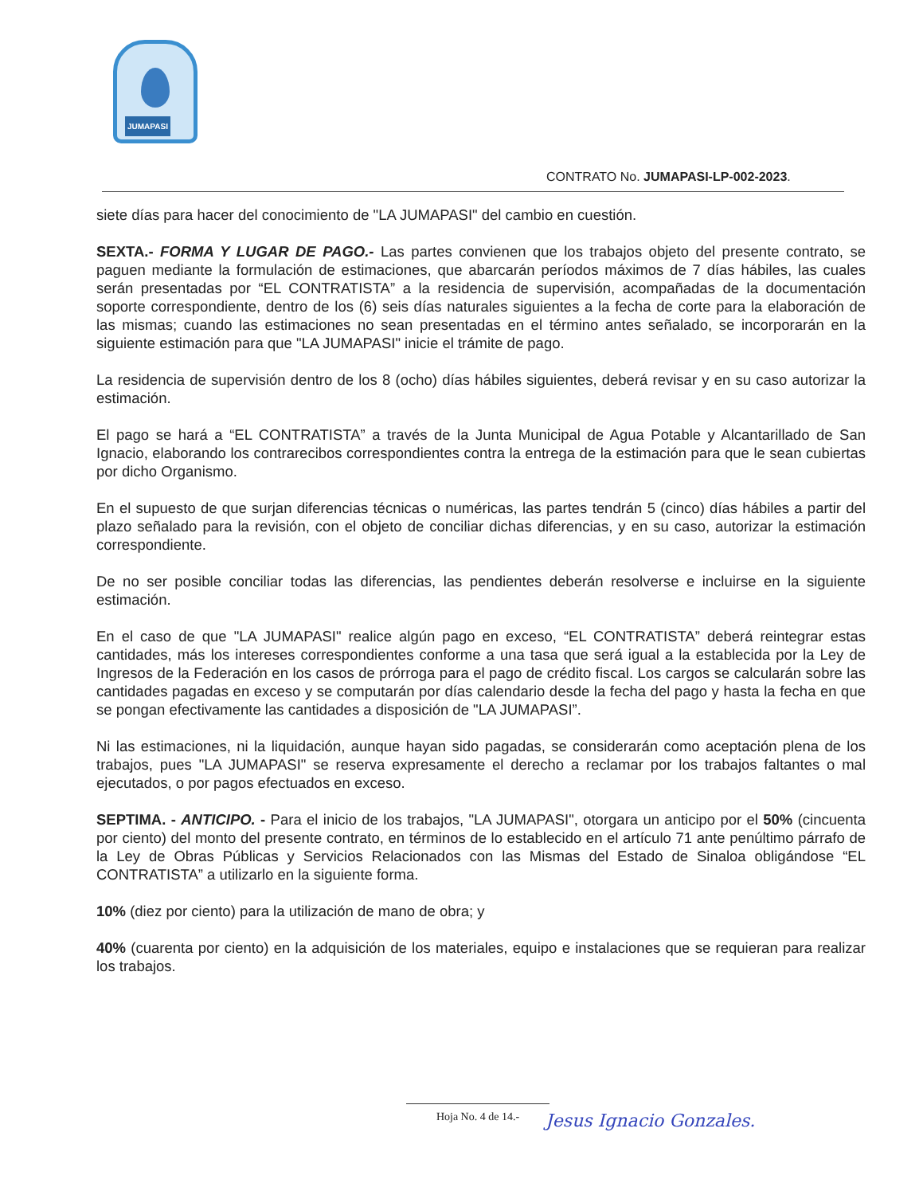JUMAPASI
CONTRATO No. JUMAPASI-LP-002-2023.
siete días para hacer del conocimiento de "LA JUMAPASI" del cambio en cuestión.
SEXTA.- FORMA Y LUGAR DE PAGO.- Las partes convienen que los trabajos objeto del presente contrato, se paguen mediante la formulación de estimaciones, que abarcarán períodos máximos de 7 días hábiles, las cuales serán presentadas por “EL CONTRATISTA” a la residencia de supervisión, acompañadas de la documentación soporte correspondiente, dentro de los (6) seis días naturales siguientes a la fecha de corte para la elaboración de las mismas; cuando las estimaciones no sean presentadas en el término antes señalado, se incorporarán en la siguiente estimación para que "LA JUMAPASI" inicie el trámite de pago.
La residencia de supervisión dentro de los 8 (ocho) días hábiles siguientes, deberá revisar y en su caso autorizar la estimación.
El pago se hará a “EL CONTRATISTA” a través de la Junta Municipal de Agua Potable y Alcantarillado de San Ignacio, elaborando los contrarecibos correspondientes contra la entrega de la estimación para que le sean cubiertas por dicho Organismo.
En el supuesto de que surjan diferencias técnicas o numéricas, las partes tendrán 5 (cinco) días hábiles a partir del plazo señalado para la revisión, con el objeto de conciliar dichas diferencias, y en su caso, autorizar la estimación correspondiente.
De no ser posible conciliar todas las diferencias, las pendientes deberán resolverse e incluirse en la siguiente estimación.
En el caso de que "LA JUMAPASI" realice algún pago en exceso, “EL CONTRATISTA” deberá reintegrar estas cantidades, más los intereses correspondientes conforme a una tasa que será igual a la establecida por la Ley de Ingresos de la Federación en los casos de prórroga para el pago de crédito fiscal. Los cargos se calcularán sobre las cantidades pagadas en exceso y se computarán por días calendario desde la fecha del pago y hasta la fecha en que se pongan efectivamente las cantidades a disposición de "LA JUMAPASI”.
Ni las estimaciones, ni la liquidación, aunque hayan sido pagadas, se considerarán como aceptación plena de los trabajos, pues "LA JUMAPASI" se reserva expresamente el derecho a reclamar por los trabajos faltantes o mal ejecutados, o por pagos efectuados en exceso.
SEPTIMA. - ANTICIPO. - Para el inicio de los trabajos, "LA JUMAPASI", otorgara un anticipo por el 50% (cincuenta por ciento) del monto del presente contrato, en términos de lo establecido en el artículo 71 ante penúltimo párrafo de la Ley de Obras Públicas y Servicios Relacionados con las Mismas del Estado de Sinaloa obligándose “EL CONTRATISTA” a utilizarlo en la siguiente forma.
10% (diez por ciento) para la utilización de mano de obra; y
40% (cuarenta por ciento) en la adquisición de los materiales, equipo e instalaciones que se requieran para realizar los trabajos.
Hoja No. 4 de 14.-
Jesus Ignacio Gonzales.